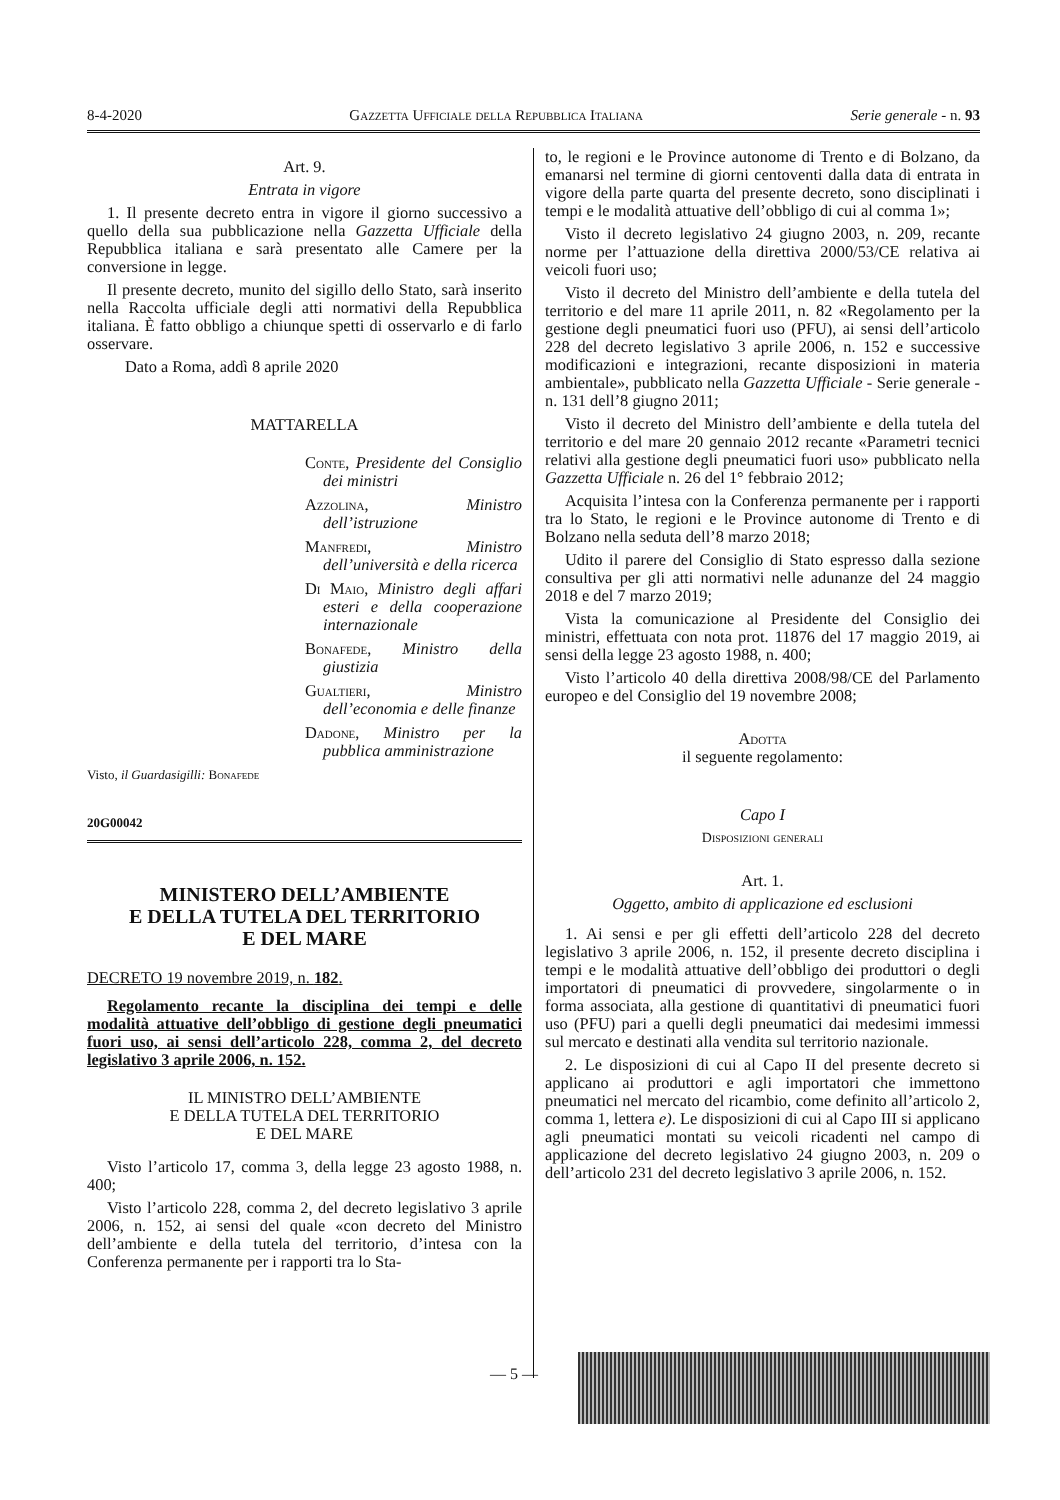8-4-2020 Gazzetta Ufficiale della Repubblica Italiana Serie generale - n. 93
Art. 9.
Entrata in vigore
1. Il presente decreto entra in vigore il giorno successivo a quello della sua pubblicazione nella Gazzetta Ufficiale della Repubblica italiana e sarà presentato alle Camere per la conversione in legge.
Il presente decreto, munito del sigillo dello Stato, sarà inserito nella Raccolta ufficiale degli atti normativi della Repubblica italiana. È fatto obbligo a chiunque spetti di osservarlo e di farlo osservare.
Dato a Roma, addì 8 aprile 2020
MATTARELLA
Conte, Presidente del Consiglio dei ministri
Azzolina, Ministro dell’istruzione
Manfredi, Ministro dell’università e della ricerca
Di Maio, Ministro degli affari esteri e della cooperazione internazionale
Bonafede, Ministro della giustizia
Gualtieri, Ministro dell’economia e delle finanze
Dadone, Ministro per la pubblica amministrazione
Visto, il Guardasigilli: Bonafede
20G00042
MINISTERO DELL’AMBIENTE
E DELLA TUTELA DEL TERRITORIO
E DEL MARE
DECRETO 19 novembre 2019, n. 182.
Regolamento recante la disciplina dei tempi e delle modalità attuative dell’obbligo di gestione degli pneumatici fuori uso, ai sensi dell’articolo 228, comma 2, del decreto legislativo 3 aprile 2006, n. 152.
IL MINISTRO DELL’AMBIENTE
E DELLA TUTELA DEL TERRITORIO
E DEL MARE
Visto l’articolo 17, comma 3, della legge 23 agosto 1988, n. 400;
Visto l’articolo 228, comma 2, del decreto legislativo 3 aprile 2006, n. 152, ai sensi del quale «con decreto del Ministro dell’ambiente e della tutela del territorio, d’intesa con la Conferenza permanente per i rapporti tra lo Sta-
to, le regioni e le Province autonome di Trento e di Bolzano, da emanarsi nel termine di giorni centoventi dalla data di entrata in vigore della parte quarta del presente decreto, sono disciplinati i tempi e le modalità attuative dell’obbligo di cui al comma 1»;
Visto il decreto legislativo 24 giugno 2003, n. 209, recante norme per l’attuazione della direttiva 2000/53/CE relativa ai veicoli fuori uso;
Visto il decreto del Ministro dell’ambiente e della tutela del territorio e del mare 11 aprile 2011, n. 82 «Regolamento per la gestione degli pneumatici fuori uso (PFU), ai sensi dell’articolo 228 del decreto legislativo 3 aprile 2006, n. 152 e successive modificazioni e integrazioni, recante disposizioni in materia ambientale», pubblicato nella Gazzetta Ufficiale - Serie generale - n. 131 dell’8 giugno 2011;
Visto il decreto del Ministro dell’ambiente e della tutela del territorio e del mare 20 gennaio 2012 recante «Parametri tecnici relativi alla gestione degli pneumatici fuori uso» pubblicato nella Gazzetta Ufficiale n. 26 del 1° febbraio 2012;
Acquisita l’intesa con la Conferenza permanente per i rapporti tra lo Stato, le regioni e le Province autonome di Trento e di Bolzano nella seduta dell’8 marzo 2018;
Udito il parere del Consiglio di Stato espresso dalla sezione consultiva per gli atti normativi nelle adunanze del 24 maggio 2018 e del 7 marzo 2019;
Vista la comunicazione al Presidente del Consiglio dei ministri, effettuata con nota prot. 11876 del 17 maggio 2019, ai sensi della legge 23 agosto 1988, n. 400;
Visto l’articolo 40 della direttiva 2008/98/CE del Parlamento europeo e del Consiglio del 19 novembre 2008;
Adotta
il seguente regolamento:
Capo I
Disposizioni generali
Art. 1.
Oggetto, ambito di applicazione ed esclusioni
1. Ai sensi e per gli effetti dell’articolo 228 del decreto legislativo 3 aprile 2006, n. 152, il presente decreto disciplina i tempi e le modalità attuative dell’obbligo dei produttori o degli importatori di pneumatici di provvedere, singolarmente o in forma associata, alla gestione di quantitativi di pneumatici fuori uso (PFU) pari a quelli degli pneumatici dai medesimi immessi sul mercato e destinati alla vendita sul territorio nazionale.
2. Le disposizioni di cui al Capo II del presente decreto si applicano ai produttori e agli importatori che immettono pneumatici nel mercato del ricambio, come definito all’articolo 2, comma 1, lettera e). Le disposizioni di cui al Capo III si applicano agli pneumatici montati su veicoli ricadenti nel campo di applicazione del decreto legislativo 24 giugno 2003, n. 209 o dell’articolo 231 del decreto legislativo 3 aprile 2006, n. 152.
— 5 —